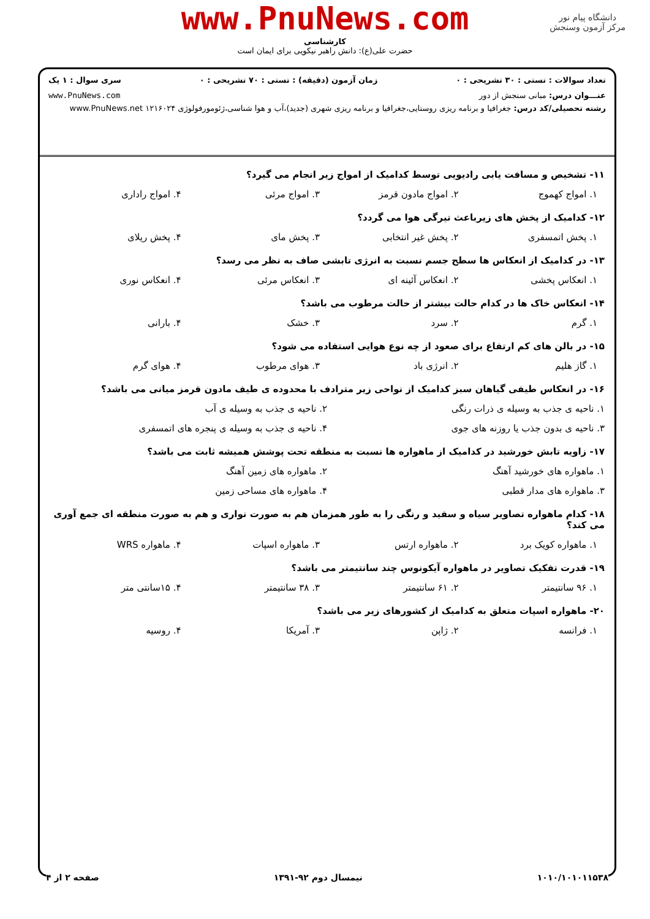www.PnuNews.com
کارشناسی
حضرت علی(ع): دانش راهبر نیکویی برای ایمان است
دانشگاه پیام نور
مرکز آزمون وسنجش
تعداد سوالات : تستی : ۳۰ تشریحی : ۰ زمان آزمون (دقیقه) : تستی : ۷۰ تشریحی : ۰ سری سوال : ۱ یک
عنـــوان درس: مبانی سنجش از دور www.PnuNews.com
رشته تحصیلی/کد درس: جغرافیا و برنامه ریزی روستایی،جغرافیا و برنامه ریزی شهری (جدید)،آب و هوا شناسی،ژئومورفولوژی ۱۲۱۶۰۲۴ www.PnuNews.net
۱۱- تشخیص و مسافت یابی رادیویی توسط کدامیک از امواج زیر انجام می گیرد؟
۱. امواج کهموج ۲. امواج مادون قرمز ۳. امواج مرئی ۴. امواج راداری
۱۲- کدامیک از پخش های زیرباعث تیرگی هوا می گردد؟
۱. پخش اتمسفری ۲. پخش غیر انتخابی ۳. پخش مای ۴. پخش ریلای
۱۳- در کدامیک از انعکاس ها سطح جسم نسبت به انرژی تابشی صاف به نظر می رسد؟
۱. انعکاس پخشی ۲. انعکاس آئینه ای ۳. انعکاس مرئی ۴. انعکاس نوری
۱۴- انعکاس خاک ها در کدام حالت بیشتر از حالت مرطوب می باشد؟
۱. گرم ۲. سرد ۳. خشک ۴. بارانی
۱۵- در بالن های کم ارتفاع برای صعود از چه نوع هوایی استفاده می شود؟
۱. گاز هلیم ۲. انرژی باد ۳. هوای مرطوب ۴. هوای گرم
۱۶- در انعکاس طیفی گیاهان سبز کدامیک از نواحی زیر مترادف با محدوده ی طیف مادون قرمز میانی می باشد؟
۱. ناحیه ی جذب به وسیله ی ذرات رنگی ۲. ناحیه ی جذب به وسیله ی آب ۳. ناحیه ی بدون جذب یا روزنه های جوی ۴. ناحیه ی جذب به وسیله ی پنجره های اتمسفری
۱۷- زاویه تابش خورشید در کدامیک از ماهواره ها نسبت به منطقه تحت پوشش همیشه ثابت می باشد؟
۱. ماهواره های خورشید آهنگ ۲. ماهواره های زمین آهنگ ۳. ماهواره های مدار قطبی ۴. ماهواره های مساحی زمین
۱۸- کدام ماهواره تصاویر سیاه و سفید و رنگی را به طور همزمان هم به صورت نواری و هم به صورت منطقه ای جمع آوری می کند؟
۱. ماهواره کویک برد ۲. ماهواره ارتس ۳. ماهواره اسپات ۴. ماهواره WRS
۱۹- قدرت تفکیک تصاویر در ماهواره آیکونوس چند سانتیمتر می باشد؟
۱. ۹۶ سانتیمتر ۲. ۶۱ سانتیمتر ۳. ۳۸ سانتیمتر ۴. ۱۵سانتی متر
۲۰- ماهواره اسپات متعلق به کدامیک از کشورهای زیر می باشد؟
۱. فرانسه ۲. ژاپن ۳. آمریکا ۴. روسیه
۱۰۱۰/۱۰۱۰۱۱۵۳۸ نیمسال دوم ۹۲-۱۳۹۱ صفحه ۲ از ۴